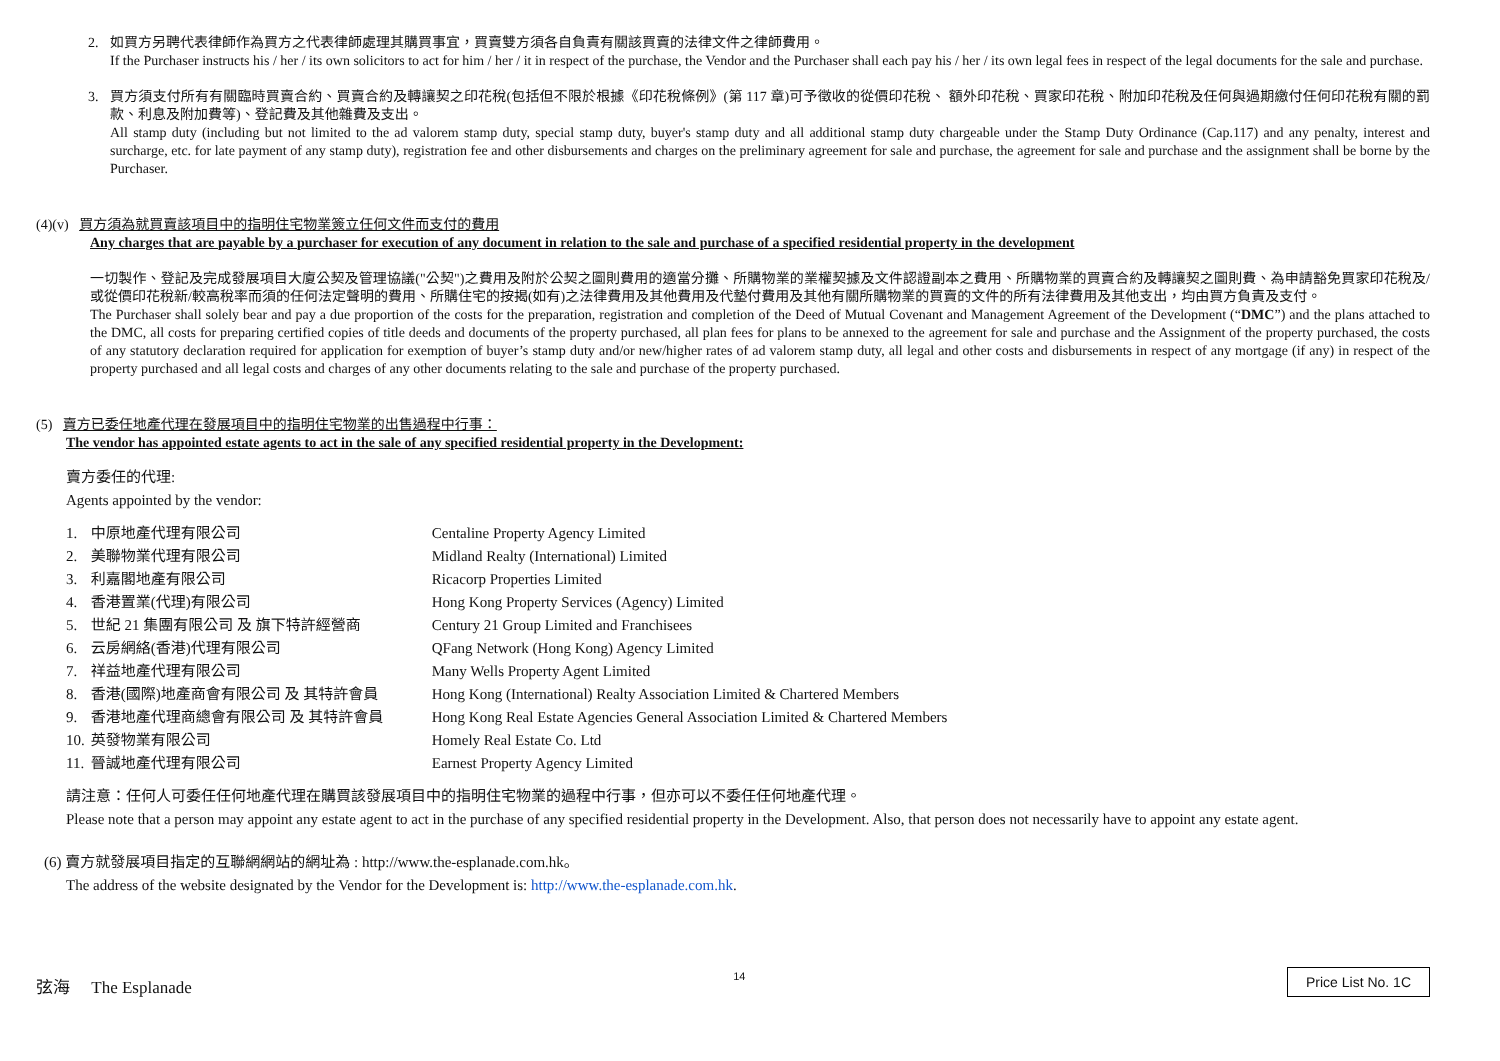2. 如買方另聘代表律師作為買方之代表律師處理其購買事宜，買賣雙方須各自負責有關該買賣的法律文件之律師費用。
If the Purchaser instructs his / her / its own solicitors to act for him / her / it in respect of the purchase, the Vendor and the Purchaser shall each pay his / her / its own legal fees in respect of the legal documents for the sale and purchase.
3. 買方須支付所有有關臨時買賣合約、買賣合約及轉讓契之印花稅(包括但不限於根據《印花稅條例》(第 117 章)可予徵收的從價印花稅、 額外印花稅、買家印花稅、附加印花稅及任何與過期繳付任何印花稅有關的罰款、利息及附加費等)、登記費及其他雜費及支出。
All stamp duty (including but not limited to the ad valorem stamp duty, special stamp duty, buyer's stamp duty and all additional stamp duty chargeable under the Stamp Duty Ordinance (Cap.117) and any penalty, interest and surcharge, etc. for late payment of any stamp duty), registration fee and other disbursements and charges on the preliminary agreement for sale and purchase, the agreement for sale and purchase and the assignment shall be borne by the Purchaser.
(4)(v) 買方須為就買賣該項目中的指明住宅物業簽立任何文件而支付的費用
Any charges that are payable by a purchaser for execution of any document in relation to the sale and purchase of a specified residential property in the development
一切製作、登記及完成發展項目大廈公契及管理協議("公契")之費用及附於公契之圖則費用的適當分攤、所購物業的業權契據及文件認證副本之費用、所購物業的買賣合約及轉讓契之圖則費、為申請豁免買家印花稅及/或從價印花稅新/較高稅率而須的任何法定聲明的費用、所購住宅的按揭(如有)之法律費用及其他費用及代墊付費用及其他有關所購物業的買賣的文件的所有法律費用及其他支出，均由買方負責及支付。
The Purchaser shall solely bear and pay a due proportion of the costs for the preparation, registration and completion of the Deed of Mutual Covenant and Management Agreement of the Development (“DMC”) and the plans attached to the DMC, all costs for preparing certified copies of title deeds and documents of the property purchased, all plan fees for plans to be annexed to the agreement for sale and purchase and the Assignment of the property purchased, the costs of any statutory declaration required for application for exemption of buyer’s stamp duty and/or new/higher rates of ad valorem stamp duty, all legal and other costs and disbursements in respect of any mortgage (if any) in respect of the property purchased and all legal costs and charges of any other documents relating to the sale and purchase of the property purchased.
(5) 賣方已委任地產代理在發展項目中的指明住宅物業的出售過程中行事：
The vendor has appointed estate agents to act in the sale of any specified residential property in the Development:
賣方委任的代理:
Agents appointed by the vendor:
| 1. | 中原地產代理有限公司 | Centaline Property Agency Limited |
| 2. | 美聯物業代理有限公司 | Midland Realty (International) Limited |
| 3. | 利嘉閣地產有限公司 | Ricacorp Properties Limited |
| 4. | 香港置業(代理)有限公司 | Hong Kong Property Services (Agency) Limited |
| 5. | 世紀 21 集團有限公司 及 旗下特許經營商 | Century 21 Group Limited and Franchisees |
| 6. | 云房網絡(香港)代理有限公司 | QFang Network (Hong Kong) Agency Limited |
| 7. | 祥益地產代理有限公司 | Many Wells Property Agent Limited |
| 8. | 香港(國際)地產商會有限公司 及 其特許會員 | Hong Kong (International) Realty Association Limited & Chartered Members |
| 9. | 香港地產代理商總會有限公司 及 其特許會員 | Hong Kong Real Estate Agencies General Association Limited & Chartered Members |
| 10. | 英發物業有限公司 | Homely Real Estate Co. Ltd |
| 11. | 晉誠地產代理有限公司 | Earnest Property Agency Limited |
請注意：任何人可委任任何地產代理在購買該發展項目中的指明住宅物業的過程中行事，但亦可以不委任任何地產代理。
Please note that a person may appoint any estate agent to act in the purchase of any specified residential property in the Development. Also, that person does not necessarily have to appoint any estate agent.
(6) 賣方就發展項目指定的互聯網網站的網址為 : http://www.the-esplanade.com.hk。
The address of the website designated by the Vendor for the Development is: http://www.the-esplanade.com.hk.
弦海 The Esplanade 14 Price List No. 1C